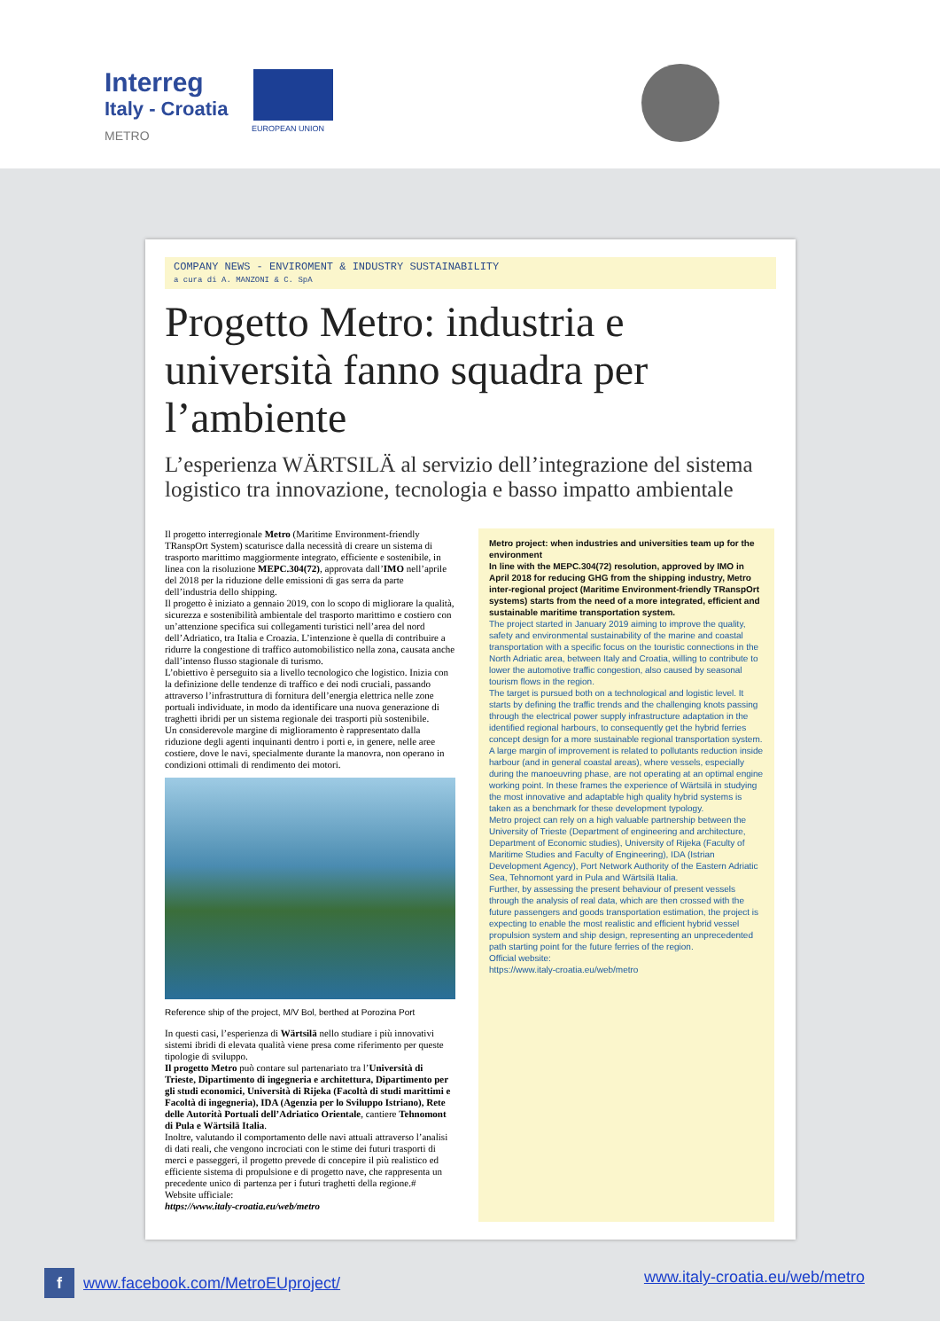Interreg
Italy - Croatia
METRO
EUROPEAN UNION
COMPANY NEWS - ENVIROMENT & INDUSTRY SUSTAINABILITY
a cura di A. MANZONI & C. SpA
Progetto Metro: industria e università fanno squadra per l’ambiente
L’esperienza WÄRTSILÄ al servizio dell’integrazione del sistema logistico tra innovazione, tecnologia e basso impatto ambientale
Il progetto interregionale Metro (Maritime Environment-friendly TRanspOrt System) scaturisce dalla necessità di creare un sistema di trasporto marittimo maggiormente integrato, efficiente e sostenibile, in linea con la risoluzione MEPC.304(72), approvata dall’IMO nell’aprile del 2018 per la riduzione delle emissioni di gas serra da parte dell’industria dello shipping.
Il progetto è iniziato a gennaio 2019, con lo scopo di migliorare la qualità, sicurezza e sostenibilità ambientale del trasporto marittimo e costiero con un’attenzione specifica sui collegamenti turistici nell’area del nord dell’Adriatico, tra Italia e Croazia. L’intenzione è quella di contribuire a ridurre la congestione di traffico automobilistico nella zona, causata anche dall’intenso flusso stagionale di turismo.
L’obiettivo è perseguito sia a livello tecnologico che logistico. Inizia con la definizione delle tendenze di traffico e dei nodi cruciali, passando attraverso l’infrastruttura di fornitura dell’energia elettrica nelle zone portuali individuate, in modo da identificare una nuova generazione di traghetti ibridi per un sistema regionale dei trasporti più sostenibile.
Un considerevole margine di miglioramento è rappresentato dalla riduzione degli agenti inquinanti dentro i porti e, in genere, nelle aree costiere, dove le navi, specialmente durante la manovra, non operano in condizioni ottimali di rendimento dei motori.
Reference ship of the project, M/V Bol, berthed at Porozina Port
In questi casi, l’esperienza di Wärtsilä nello studiare i più innovativi sistemi ibridi di elevata qualità viene presa come riferimento per queste tipologie di sviluppo.
Il progetto Metro può contare sul partenariato tra l’Università di Trieste, Dipartimento di ingegneria e architettura, Dipartimento per gli studi economici, Università di Rijeka (Facoltà di studi marittimi e Facoltà di ingegneria), IDA (Agenzia per lo Sviluppo Istriano), Rete delle Autorità Portuali dell’Adriatico Orientale, cantiere Tehnomont di Pula e Wärtsilä Italia.
Inoltre, valutando il comportamento delle navi attuali attraverso l’analisi di dati reali, che vengono incrociati con le stime dei futuri trasporti di merci e passeggeri, il progetto prevede di concepire il più realistico ed efficiente sistema di propulsione e di progetto nave, che rappresenta un precedente unico di partenza per i futuri traghetti della regione.#
Website ufficiale:
https://www.italy-croatia.eu/web/metro
Metro project: when industries and universities team up for the environment
In line with the MEPC.304(72) resolution, approved by IMO in April 2018 for reducing GHG from the shipping industry, Metro inter-regional project (Maritime Environment-friendly TRanspOrt systems) starts from the need of a more integrated, efficient and sustainable maritime transportation system.
The project started in January 2019 aiming to improve the quality, safety and environmental sustainability of the marine and coastal transportation with a specific focus on the touristic connections in the North Adriatic area, between Italy and Croatia, willing to contribute to lower the automotive traffic congestion, also caused by seasonal tourism flows in the region.
The target is pursued both on a technological and logistic level. It starts by defining the traffic trends and the challenging knots passing through the electrical power supply infrastructure adaptation in the identified regional harbours, to consequently get the hybrid ferries concept design for a more sustainable regional transportation system. A large margin of improvement is related to pollutants reduction inside harbour (and in general coastal areas), where vessels, especially during the manoeuvring phase, are not operating at an optimal engine working point. In these frames the experience of Wärtsilä in studying the most innovative and adaptable high quality hybrid systems is taken as a benchmark for these development typology.
Metro project can rely on a high valuable partnership between the University of Trieste (Department of engineering and architecture, Department of Economic studies), University of Rijeka (Faculty of Maritime Studies and Faculty of Engineering), IDA (Istrian Development Agency), Port Network Authority of the Eastern Adriatic Sea, Tehnomont yard in Pula and Wärtsilä Italia.
Further, by assessing the present behaviour of present vessels through the analysis of real data, which are then crossed with the future passengers and goods transportation estimation, the project is expecting to enable the most realistic and efficient hybrid vessel propulsion system and ship design, representing an unprecedented path starting point for the future ferries of the region.
Official website:
https://www.italy-croatia.eu/web/metro
f www.facebook.com/MetroEUproject/ www.italy-croatia.eu/web/metro